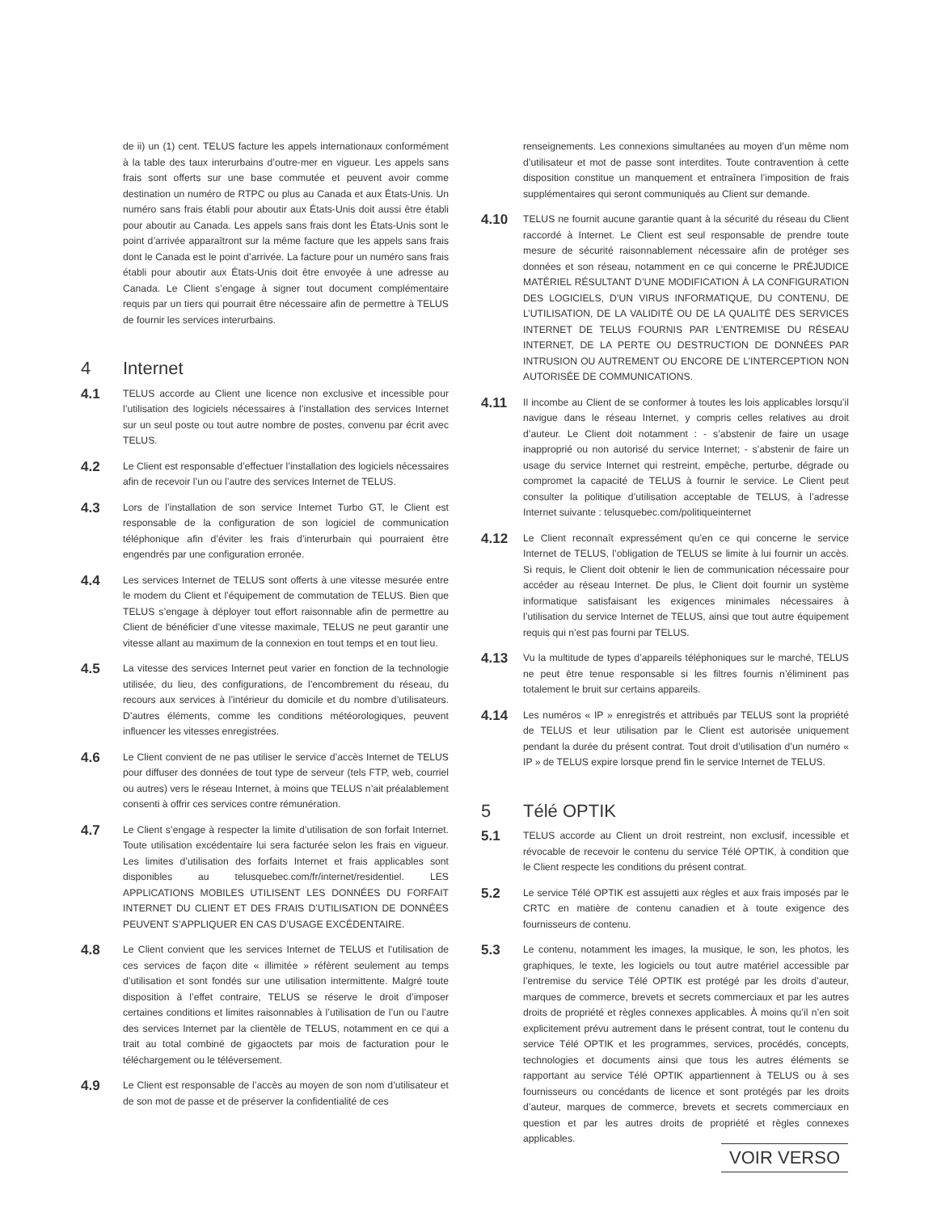de ii) un (1) cent. TELUS facture les appels internationaux conformément à la table des taux interurbains d’outre-mer en vigueur. Les appels sans frais sont offerts sur une base commutée et peuvent avoir comme destination un numéro de RTPC ou plus au Canada et aux États-Unis. Un numéro sans frais établi pour aboutir aux États-Unis doit aussi être établi pour aboutir au Canada. Les appels sans frais dont les États-Unis sont le point d’arrivée apparaîtront sur la même facture que les appels sans frais dont le Canada est le point d’arrivée. La facture pour un numéro sans frais établi pour aboutir aux États-Unis doit être envoyée à une adresse au Canada. Le Client s’engage à signer tout document complémentaire requis par un tiers qui pourrait être nécessaire afin de permettre à TELUS de fournir les services interurbains.
4 Internet
4.1
TELUS accorde au Client une licence non exclusive et incessible pour l’utilisation des logiciels nécessaires à l’installation des services Internet sur un seul poste ou tout autre nombre de postes, convenu par écrit avec TELUS.
4.2
Le Client est responsable d’effectuer l’installation des logiciels nécessaires afin de recevoir l’un ou l’autre des services Internet de TELUS.
4.3
Lors de l’installation de son service Internet Turbo GT, le Client est responsable de la configuration de son logiciel de communication téléphonique afin d’éviter les frais d’interurbain qui pourraient être engendrés par une configuration erronée.
4.4
Les services Internet de TELUS sont offerts à une vitesse mesurée entre le modem du Client et l’équipement de commutation de TELUS. Bien que TELUS s’engage à déployer tout effort raisonnable afin de permettre au Client de bénéficier d’une vitesse maximale, TELUS ne peut garantir une vitesse allant au maximum de la connexion en tout temps et en tout lieu.
4.5
La vitesse des services Internet peut varier en fonction de la technologie utilisée, du lieu, des configurations, de l’encombrement du réseau, du recours aux services à l’intérieur du domicile et du nombre d’utilisateurs. D’autres éléments, comme les conditions météorologiques, peuvent influencer les vitesses enregistrées.
4.6
Le Client convient de ne pas utiliser le service d’accès Internet de TELUS pour diffuser des données de tout type de serveur (tels FTP, web, courriel ou autres) vers le réseau Internet, à moins que TELUS n’ait préalablement consenti à offrir ces services contre rémunération.
4.7
Le Client s’engage à respecter la limite d’utilisation de son forfait Internet. Toute utilisation excédentaire lui sera facturée selon les frais en vigueur. Les limites d’utilisation des forfaits Internet et frais applicables sont disponibles au telusquebec.com/fr/internet/residentiel. LES APPLICATIONS MOBILES UTILISENT LES DONNÉES DU FORFAIT INTERNET DU CLIENT ET DES FRAIS D’UTILISATION DE DONNÉES PEUVENT S’APPLIQUER EN CAS D’USAGE EXCÉDENTAIRE.
4.8
Le Client convient que les services Internet de TELUS et l’utilisation de ces services de façon dite « illimitée » réfèrent seulement au temps d’utilisation et sont fondés sur une utilisation intermittente. Malgré toute disposition à l’effet contraire, TELUS se réserve le droit d’imposer certaines conditions et limites raisonnables à l’utilisation de l’un ou l’autre des services Internet par la clientèle de TELUS, notamment en ce qui a trait au total combiné de gigaoctets par mois de facturation pour le téléchargement ou le téléversement.
4.9
Le Client est responsable de l’accès au moyen de son nom d’utilisateur et de son mot de passe et de préserver la confidentialité de ces
renseignements. Les connexions simultanées au moyen d’un même nom d’utilisateur et mot de passe sont interdites. Toute contravention à cette disposition constitue un manquement et entraînera l’imposition de frais supplémentaires qui seront communiqués au Client sur demande.
4.10
TELUS ne fournit aucune garantie quant à la sécurité du réseau du Client raccordé à Internet. Le Client est seul responsable de prendre toute mesure de sécurité raisonnablement nécessaire afin de protéger ses données et son réseau, notamment en ce qui concerne le PRÉJUDICE MATÉRIEL RÉSULTANT D’UNE MODIFICATION À LA CONFIGURATION DES LOGICIELS, D’UN VIRUS INFORMATIQUE, DU CONTENU, DE L’UTILISATION, DE LA VALIDITÉ OU DE LA QUALITÉ DES SERVICES INTERNET DE TELUS FOURNIS PAR L’ENTREMISE DU RÉSEAU INTERNET, DE LA PERTE OU DESTRUCTION DE DONNÉES PAR INTRUSION OU AUTREMENT OU ENCORE DE L’INTERCEPTION NON AUTORISÉE DE COMMUNICATIONS.
4.11
Il incombe au Client de se conformer à toutes les lois applicables lorsqu’il navigue dans le réseau Internet, y compris celles relatives au droit d’auteur. Le Client doit notamment : - s’abstenir de faire un usage inapproprié ou non autorisé du service Internet; - s’abstenir de faire un usage du service Internet qui restreint, empêche, perturbe, dégrade ou compromet la capacité de TELUS à fournir le service. Le Client peut consulter la politique d’utilisation acceptable de TELUS, à l’adresse Internet suivante : telusquebec.com/politiqueinternet
4.12
Le Client reconnaît expressément qu’en ce qui concerne le service Internet de TELUS, l’obligation de TELUS se limite à lui fournir un accès. Si requis, le Client doit obtenir le lien de communication nécessaire pour accéder au réseau Internet. De plus, le Client doit fournir un système informatique satisfaisant les exigences minimales nécessaires à l’utilisation du service Internet de TELUS, ainsi que tout autre équipement requis qui n’est pas fourni par TELUS.
4.13
Vu la multitude de types d’appareils téléphoniques sur le marché, TELUS ne peut être tenue responsable si les filtres fournis n’éliminent pas totalement le bruit sur certains appareils.
4.14
Les numéros « IP » enregistrés et attribués par TELUS sont la propriété de TELUS et leur utilisation par le Client est autorisée uniquement pendant la durée du présent contrat. Tout droit d’utilisation d’un numéro « IP » de TELUS expire lorsque prend fin le service Internet de TELUS.
5 Télé OPTIK
5.1
TELUS accorde au Client un droit restreint, non exclusif, incessible et révocable de recevoir le contenu du service Télé OPTIK, à condition que le Client respecte les conditions du présent contrat.
5.2
Le service Télé OPTIK est assujetti aux règles et aux frais imposés par le CRTC en matière de contenu canadien et à toute exigence des fournisseurs de contenu.
5.3
Le contenu, notamment les images, la musique, le son, les photos, les graphiques, le texte, les logiciels ou tout autre matériel accessible par l’entremise du service Télé OPTIK est protégé par les droits d’auteur, marques de commerce, brevets et secrets commerciaux et par les autres droits de propriété et règles connexes applicables. À moins qu’il n’en soit explicitement prévu autrement dans le présent contrat, tout le contenu du service Télé OPTIK et les programmes, services, procédés, concepts, technologies et documents ainsi que tous les autres éléments se rapportant au service Télé OPTIK appartiennent à TELUS ou à ses fournisseurs ou concédants de licence et sont protégés par les droits d’auteur, marques de commerce, brevets et secrets commerciaux en question et par les autres droits de propriété et règles connexes applicables.
VOIR VERSO